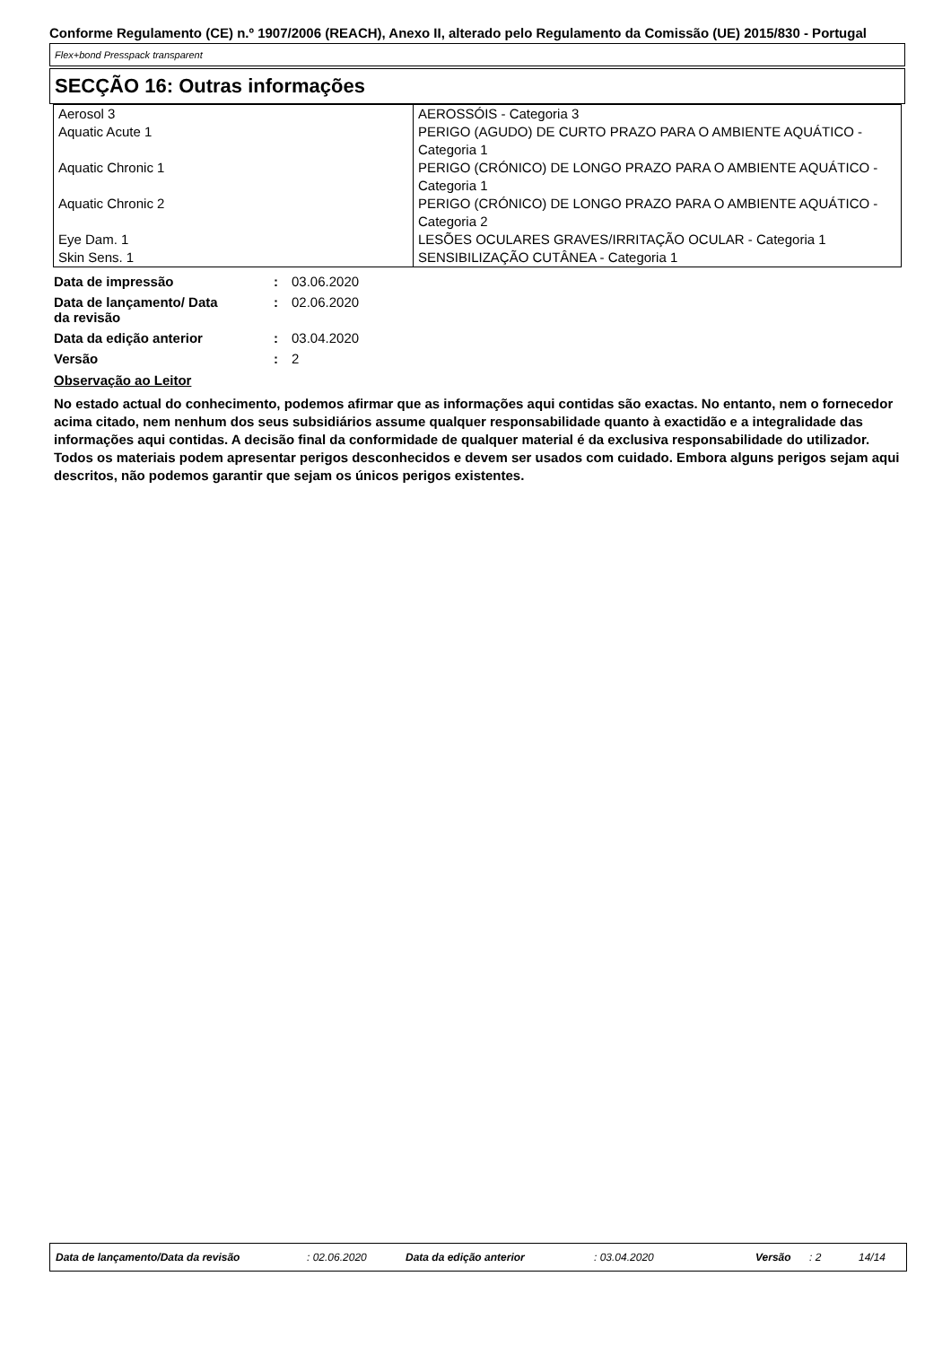Conforme Regulamento (CE) n.º 1907/2006 (REACH), Anexo II, alterado pelo Regulamento da Comissão (UE) 2015/830 - Portugal
Flex+bond Presspack transparent
SECÇÃO 16: Outras informações
| Aerosol 3 | AEROSSÓIS - Categoria 3 |
| Aquatic Acute 1 | PERIGO (AGUDO) DE CURTO PRAZO PARA O AMBIENTE AQUÁTICO - Categoria 1 |
| Aquatic Chronic 1 | PERIGO (CRÓNICO) DE LONGO PRAZO PARA O AMBIENTE AQUÁTICO - Categoria 1 |
| Aquatic Chronic 2 | PERIGO (CRÓNICO) DE LONGO PRAZO PARA O AMBIENTE AQUÁTICO - Categoria 2 |
| Eye Dam. 1 | LESÕES OCULARES GRAVES/IRRITAÇÃO OCULAR - Categoria 1 |
| Skin Sens. 1 | SENSIBILIZAÇÃO CUTÂNEA - Categoria 1 |
| Data de impressão | : | 03.06.2020 |
| Data de lançamento/ Data da revisão | : | 02.06.2020 |
| Data da edição anterior | : | 03.04.2020 |
| Versão | : | 2 |
Observação ao Leitor
No estado actual do conhecimento, podemos afirmar que as informações aqui contidas são exactas. No entanto, nem o fornecedor acima citado, nem nenhum dos seus subsidiários assume qualquer responsabilidade quanto à exactidão e a integralidade das informações aqui contidas. A decisão final da conformidade de qualquer material é da exclusiva responsabilidade do utilizador. Todos os materiais podem apresentar perigos desconhecidos e devem ser usados com cuidado. Embora alguns perigos sejam aqui descritos, não podemos garantir que sejam os únicos perigos existentes.
Data de lançamento/Data da revisão: 02.06.2020 Data da edição anterior: 03.04.2020 Versão: 2 14/14